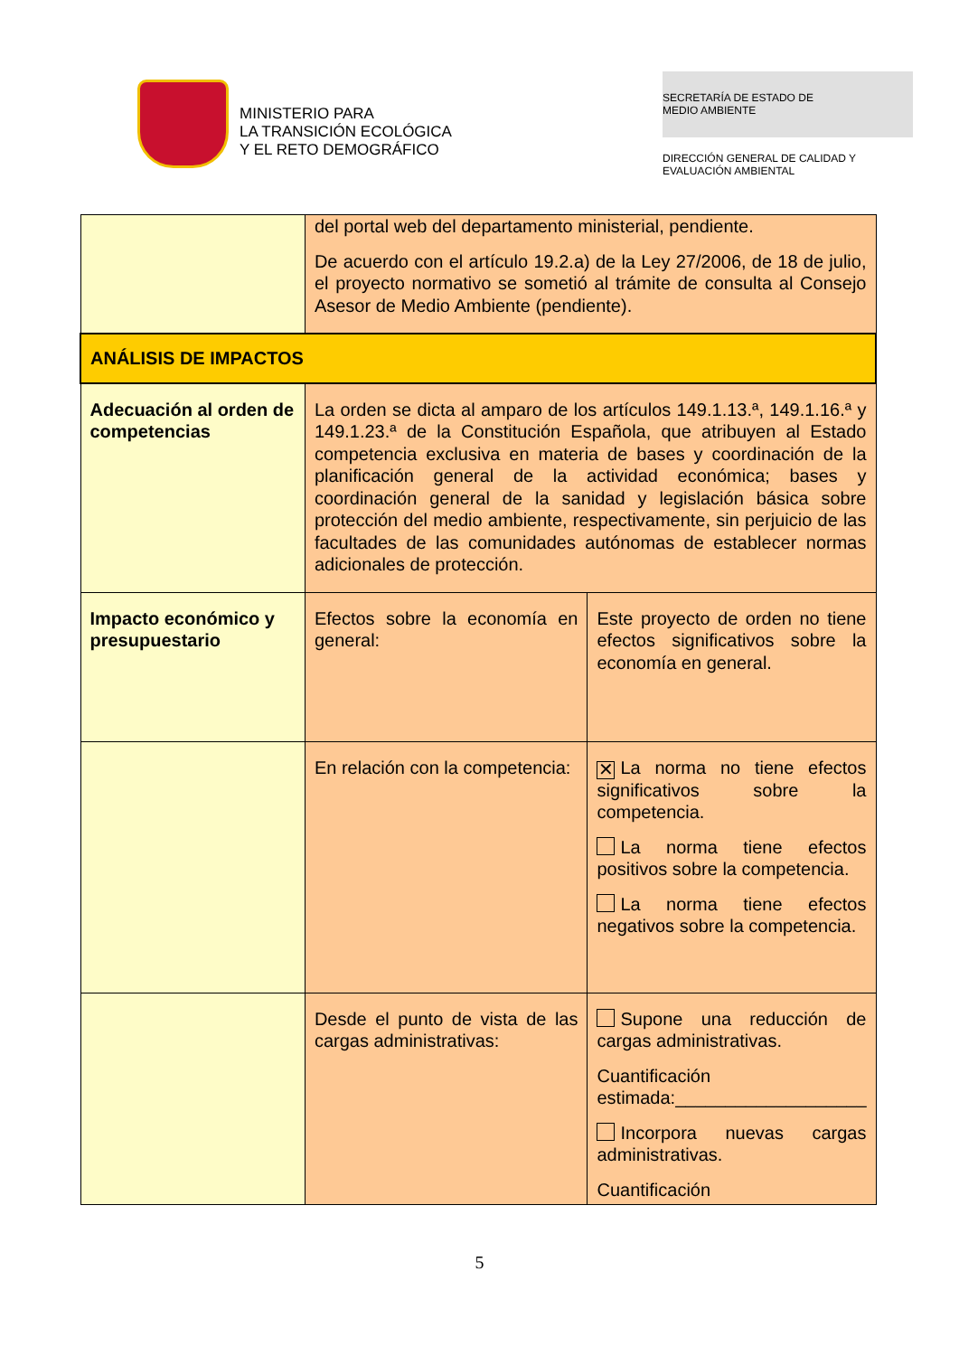MINISTERIO PARA
LA TRANSICIÓN ECOLÓGICA
Y EL RETO DEMOGRÁFICO
SECRETARÍA DE ESTADO DE
MEDIO AMBIENTE
DIRECCIÓN GENERAL DE CALIDAD Y
EVALUACIÓN AMBIENTAL
| | del portal web del departamento ministerial, pendiente. De acuerdo con el artículo 19.2.a) de la Ley 27/2006, de 18 de julio, el proyecto normativo se sometió al trámite de consulta al Consejo Asesor de Medio Ambiente (pendiente). | |
| ANÁLISIS DE IMPACTOS | | |
| Adecuación al orden de competencias | La orden se dicta al amparo de los artículos 149.1.13.ª, 149.1.16.ª y 149.1.23.ª de la Constitución Española, que atribuyen al Estado competencia exclusiva en materia de bases y coordinación de la planificación general de la actividad económica; bases y coordinación general de la sanidad y legislación básica sobre protección del medio ambiente, respectivamente, sin perjuicio de las facultades de las comunidades autónomas de establecer normas adicionales de protección. | |
| Impacto económico y presupuestario | Efectos sobre la economía en general: | Este proyecto de orden no tiene efectos significativos sobre la economía en general. |
| | En relación con la competencia: | ✕ La norma no tiene efectos significativos sobre la competencia. La norma tiene efectos positivos sobre la competencia. La norma tiene efectos negativos sobre la competencia. |
| | Desde el punto de vista de las cargas administrativas: | Supone una reducción de cargas administrativas. Cuantificación estimada:___________________ Incorpora nuevas cargas administrativas. Cuantificación |
5